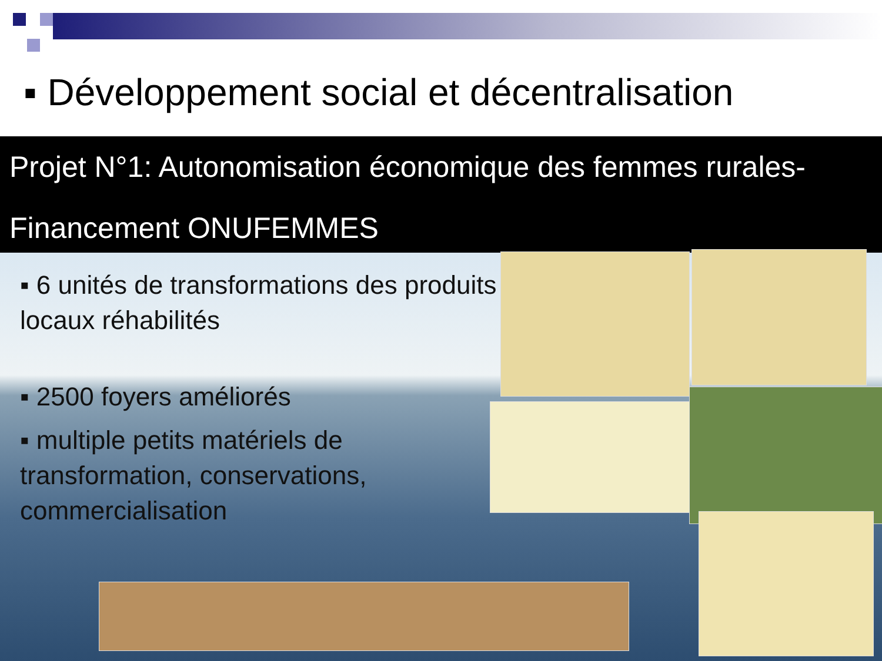▪ Développement social et décentralisation
Projet N°1: Autonomisation économique des femmes rurales- Financement ONUFEMMES
▪ 6 unités de transformations des produits locaux réhabilités
▪ 2500 foyers améliorés
▪ multiple petits matériels de transformation, conservations, commercialisation